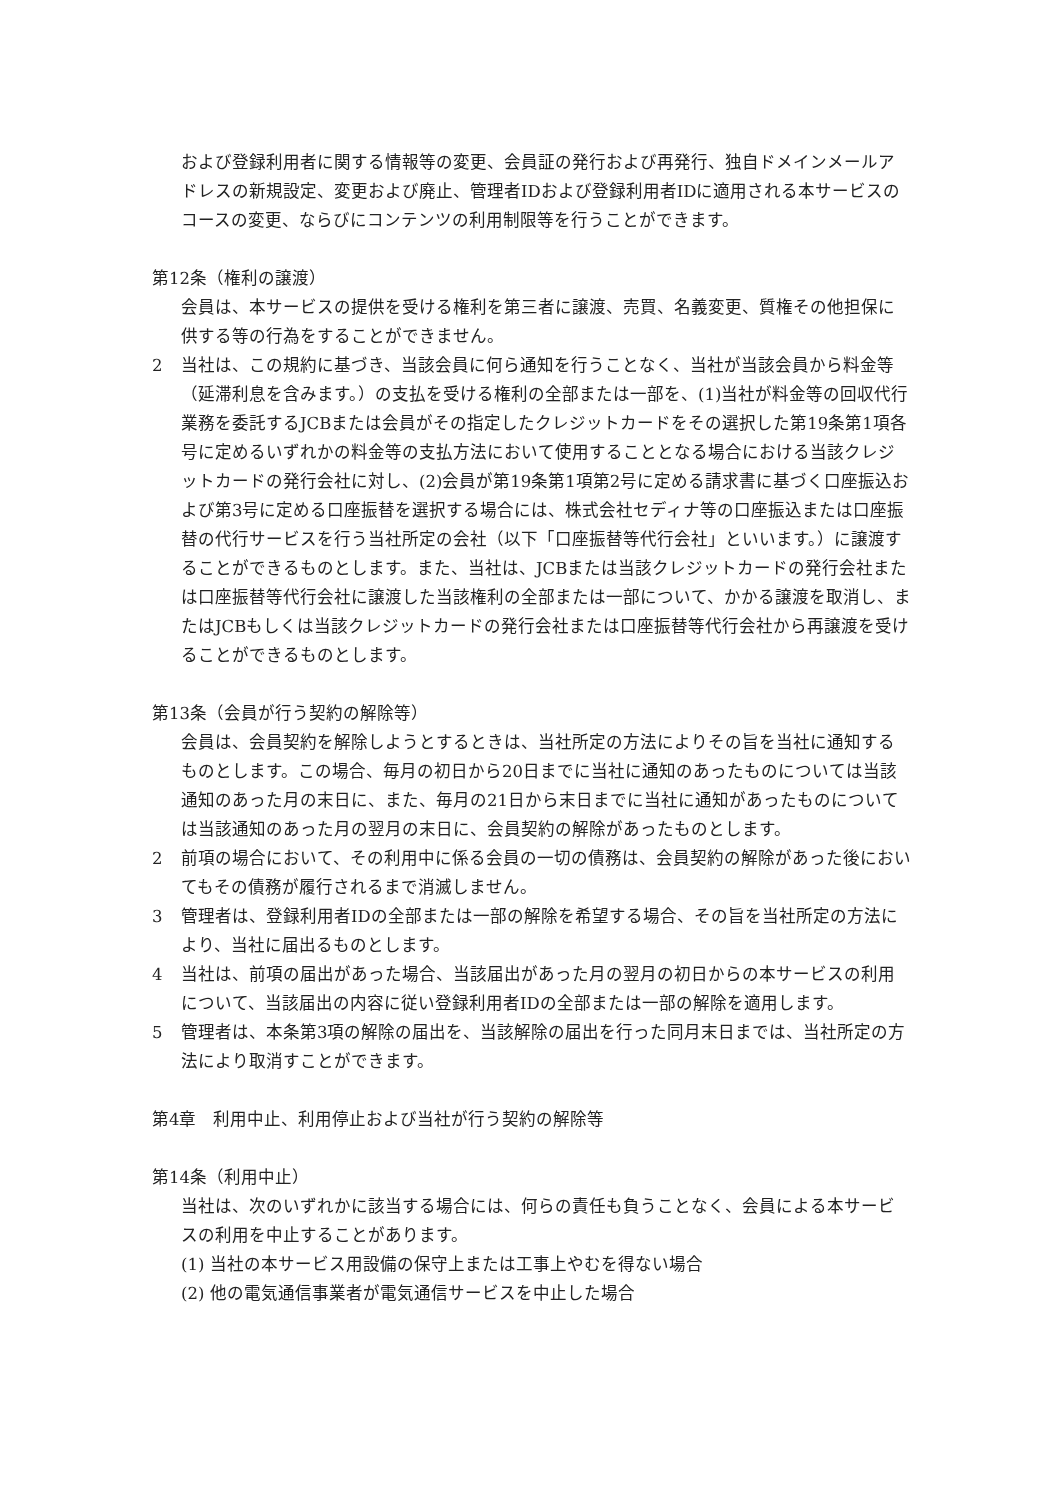および登録利用者に関する情報等の変更、会員証の発行および再発行、独自ドメインメールアドレスの新規設定、変更および廃止、管理者IDおよび登録利用者IDに適用される本サービスのコースの変更、ならびにコンテンツの利用制限等を行うことができます。
第12条（権利の譲渡）
会員は、本サービスの提供を受ける権利を第三者に譲渡、売買、名義変更、質権その他担保に供する等の行為をすることができません。
2 当社は、この規約に基づき、当該会員に何ら通知を行うことなく、当社が当該会員から料金等（延滞利息を含みます。）の支払を受ける権利の全部または一部を、(1)当社が料金等の回収代行業務を委託するJCBまたは会員がその指定したクレジットカードをその選択した第19条第1項各号に定めるいずれかの料金等の支払方法において使用することとなる場合における当該クレジットカードの発行会社に対し、(2)会員が第19条第1項第2号に定める請求書に基づく口座振込および第3号に定める口座振替を選択する場合には、株式会社セディナ等の口座振込または口座振替の代行サービスを行う当社所定の会社（以下「口座振替等代行会社」といいます。）に譲渡することができるものとします。また、当社は、JCBまたは当該クレジットカードの発行会社または口座振替等代行会社に譲渡した当該権利の全部または一部について、かかる譲渡を取消し、またはJCBもしくは当該クレジットカードの発行会社または口座振替等代行会社から再譲渡を受けることができるものとします。
第13条（会員が行う契約の解除等）
会員は、会員契約を解除しようとするときは、当社所定の方法によりその旨を当社に通知するものとします。この場合、毎月の初日から20日までに当社に通知のあったものについては当該通知のあった月の末日に、また、毎月の21日から末日までに当社に通知があったものについては当該通知のあった月の翌月の末日に、会員契約の解除があったものとします。
2 前項の場合において、その利用中に係る会員の一切の債務は、会員契約の解除があった後においてもその債務が履行されるまで消滅しません。
3 管理者は、登録利用者IDの全部または一部の解除を希望する場合、その旨を当社所定の方法により、当社に届出るものとします。
4 当社は、前項の届出があった場合、当該届出があった月の翌月の初日からの本サービスの利用について、当該届出の内容に従い登録利用者IDの全部または一部の解除を適用します。
5 管理者は、本条第3項の解除の届出を、当該解除の届出を行った同月末日までは、当社所定の方法により取消すことができます。
第4章　利用中止、利用停止および当社が行う契約の解除等
第14条（利用中止）
当社は、次のいずれかに該当する場合には、何らの責任も負うことなく、会員による本サービスの利用を中止することがあります。
(1) 当社の本サービス用設備の保守上または工事上やむを得ない場合
(2) 他の電気通信事業者が電気通信サービスを中止した場合